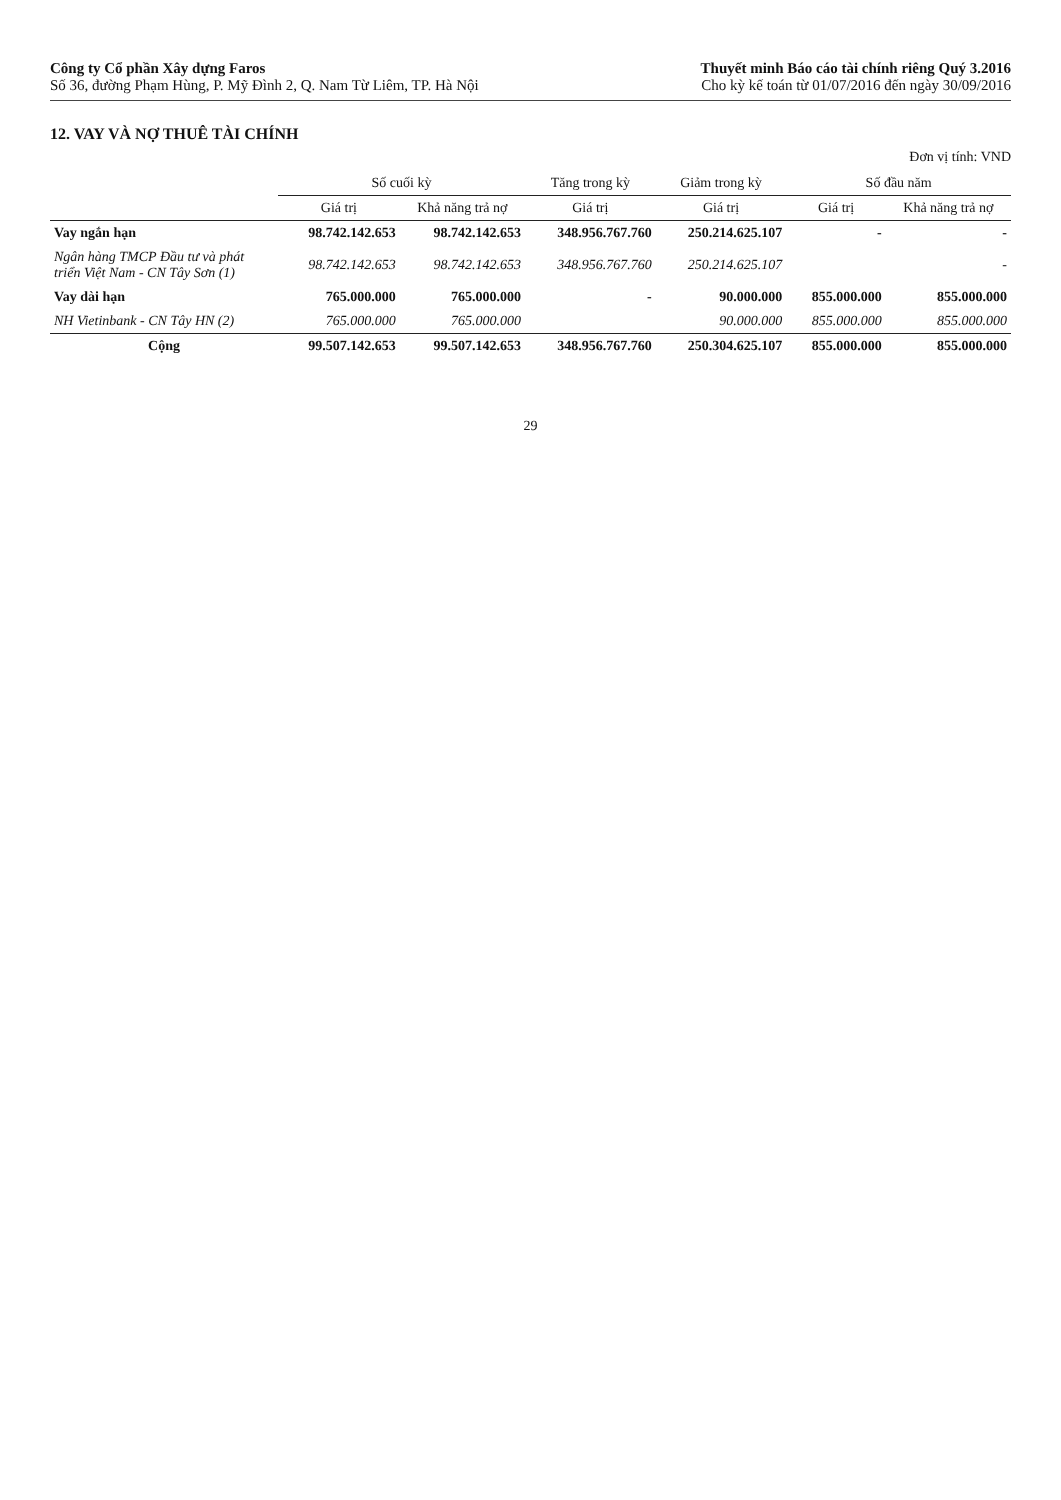Công ty Cổ phần Xây dựng Faros
Số 36, đường Phạm Hùng, P. Mỹ Đình 2, Q. Nam Từ Liêm, TP. Hà Nội
Thuyết minh Báo cáo tài chính riêng Quý 3.2016
Cho kỳ kế toán từ 01/07/2016 đến ngày 30/09/2016
12. VAY VÀ NỢ THUÊ TÀI CHÍNH
Đơn vị tính: VND
| | Số cuối kỳ | | Tăng trong kỳ | Giảm trong kỳ | Số đầu năm | |
| --- | --- | --- | --- | --- | --- | --- |
| | Giá trị | Khả năng trả nợ | Giá trị | Giá trị | Giá trị | Khả năng trả nợ |
| Vay ngắn hạn | 98.742.142.653 | 98.742.142.653 | 348.956.767.760 | 250.214.625.107 | - | - |
| Ngân hàng TMCP Đầu tư và phát triển Việt Nam - CN Tây Sơn (1) | 98.742.142.653 | 98.742.142.653 | 348.956.767.760 | 250.214.625.107 | | - |
| Vay dài hạn | 765.000.000 | 765.000.000 | - | 90.000.000 | 855.000.000 | 855.000.000 |
| NH Vietinbank - CN Tây HN (2) | 765.000.000 | 765.000.000 | | 90.000.000 | 855.000.000 | 855.000.000 |
| Cộng | 99.507.142.653 | 99.507.142.653 | 348.956.767.760 | 250.304.625.107 | 855.000.000 | 855.000.000 |
29